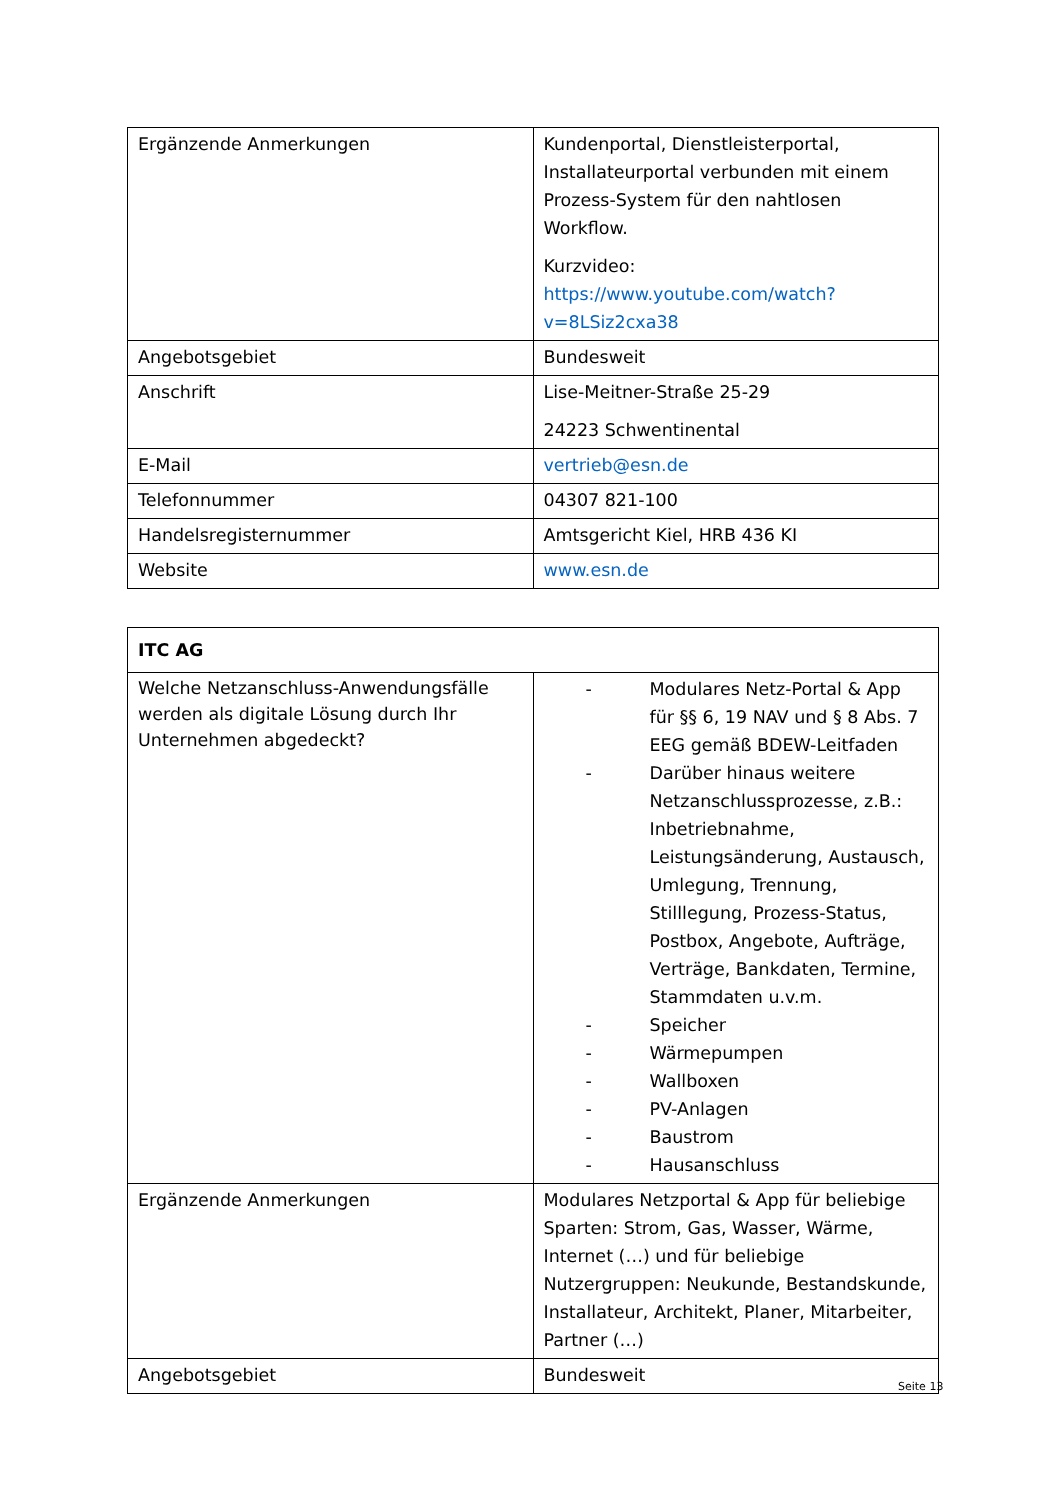| Ergänzende Anmerkungen | Kundenportal, Dienstleisterportal, Installateurportal verbunden mit einem Prozess-System für den nahtlosen Workflow. Kurzvideo: https://www.youtube.com/watch?v=8LSiz2cxa38 |
| Angebotsgebiet | Bundesweit |
| Anschrift | Lise-Meitner-Straße 25-29 24223 Schwentinental |
| E-Mail | vertrieb@esn.de |
| Telefonnummer | 04307 821-100 |
| Handelsregisternummer | Amtsgericht Kiel, HRB 436 KI |
| Website | www.esn.de |
| ITC AG | |
| Welche Netzanschluss-Anwendungsfälle werden als digitale Lösung durch Ihr Unternehmen abgedeckt? | - Modulares Netz-Portal & App für §§ 6, 19 NAV und § 8 Abs. 7 EEG gemäß BDEW-Leitfaden - Darüber hinaus weitere Netzanschlussprozesse, z.B.: Inbetriebnahme, Leistungsänderung, Austausch, Umlegung, Trennung, Stilllegung, Prozess-Status, Postbox, Angebote, Aufträge, Verträge, Bankdaten, Termine, Stammdaten u.v.m. - Speicher - Wärmepumpen - Wallboxen - PV-Anlagen - Baustrom - Hausanschluss |
| Ergänzende Anmerkungen | Modulares Netzportal & App für beliebige Sparten: Strom, Gas, Wasser, Wärme, Internet (…) und für beliebige Nutzergruppen: Neukunde, Bestandskunde, Installateur, Architekt, Planer, Mitarbeiter, Partner (…) |
| Angebotsgebiet | Bundesweit |
Seite 13